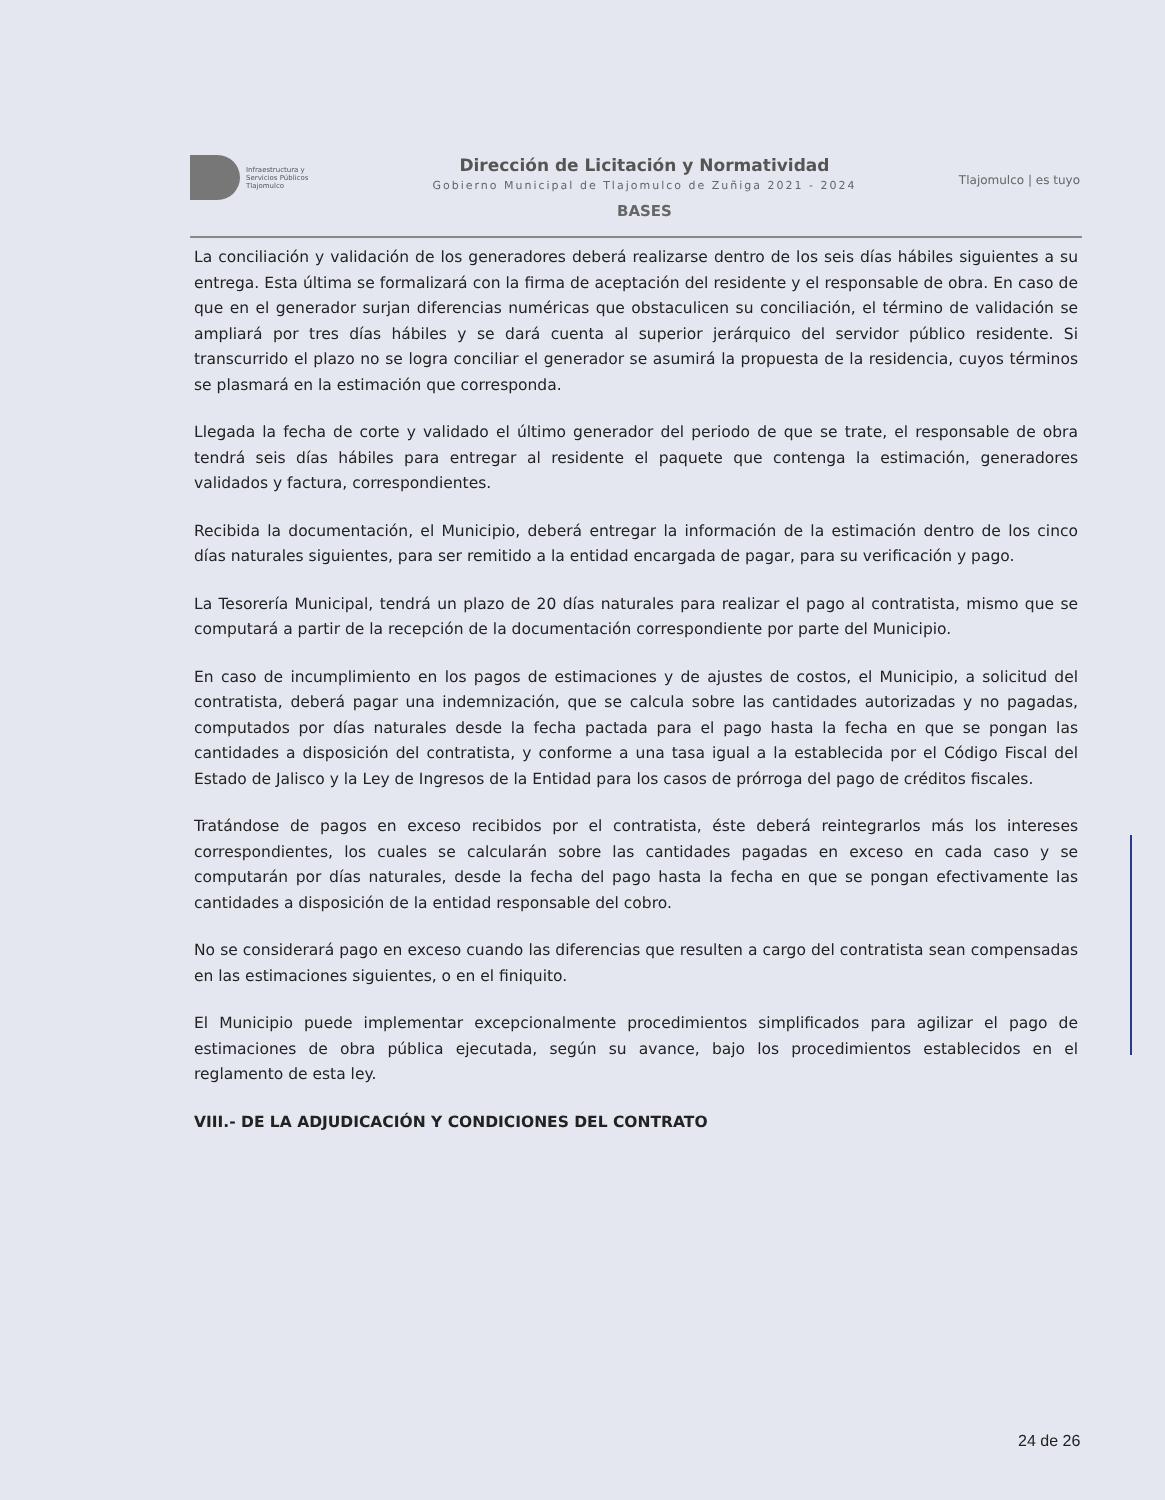Infraestructura y
Servicios Públicos
Tlajomulco
Dirección de Licitación y Normatividad
Gobierno Municipal de Tlajomulco de Zuñiga 2021 - 2024
BASES
Tlajomulco | es tuyo
La conciliación y validación de los generadores deberá realizarse dentro de los seis días hábiles siguientes a su entrega. Esta última se formalizará con la firma de aceptación del residente y el responsable de obra. En caso de que en el generador surjan diferencias numéricas que obstaculicen su conciliación, el término de validación se ampliará por tres días hábiles y se dará cuenta al superior jerárquico del servidor público residente. Si transcurrido el plazo no se logra conciliar el generador se asumirá la propuesta de la residencia, cuyos términos se plasmará en la estimación que corresponda.
Llegada la fecha de corte y validado el último generador del periodo de que se trate, el responsable de obra tendrá seis días hábiles para entregar al residente el paquete que contenga la estimación, generadores validados y factura, correspondientes.
Recibida la documentación, el Municipio, deberá entregar la información de la estimación dentro de los cinco días naturales siguientes, para ser remitido a la entidad encargada de pagar, para su verificación y pago.
La Tesorería Municipal, tendrá un plazo de 20 días naturales para realizar el pago al contratista, mismo que se computará a partir de la recepción de la documentación correspondiente por parte del Municipio.
En caso de incumplimiento en los pagos de estimaciones y de ajustes de costos, el Municipio, a solicitud del contratista, deberá pagar una indemnización, que se calcula sobre las cantidades autorizadas y no pagadas, computados por días naturales desde la fecha pactada para el pago hasta la fecha en que se pongan las cantidades a disposición del contratista, y conforme a una tasa igual a la establecida por el Código Fiscal del Estado de Jalisco y la Ley de Ingresos de la Entidad para los casos de prórroga del pago de créditos fiscales.
Tratándose de pagos en exceso recibidos por el contratista, éste deberá reintegrarlos más los intereses correspondientes, los cuales se calcularán sobre las cantidades pagadas en exceso en cada caso y se computarán por días naturales, desde la fecha del pago hasta la fecha en que se pongan efectivamente las cantidades a disposición de la entidad responsable del cobro.
No se considerará pago en exceso cuando las diferencias que resulten a cargo del contratista sean compensadas en las estimaciones siguientes, o en el finiquito.
El Municipio puede implementar excepcionalmente procedimientos simplificados para agilizar el pago de estimaciones de obra pública ejecutada, según su avance, bajo los procedimientos establecidos en el reglamento de esta ley.
VIII.- DE LA ADJUDICACIÓN Y CONDICIONES DEL CONTRATO
24 de 26